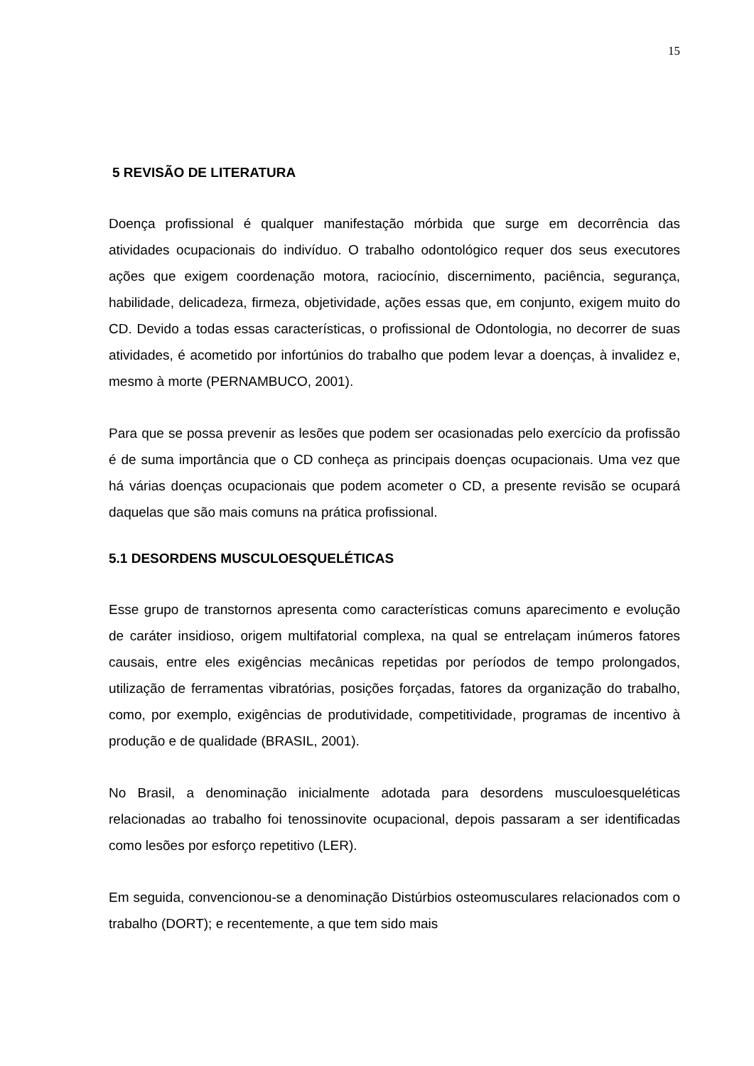15
5 REVISÃO DE LITERATURA
Doença profissional é qualquer manifestação mórbida que surge em decorrência das atividades ocupacionais do indivíduo. O trabalho odontológico requer dos seus executores ações que exigem coordenação motora, raciocínio, discernimento, paciência, segurança, habilidade, delicadeza, firmeza, objetividade, ações essas que, em conjunto, exigem muito do CD. Devido a todas essas características, o profissional de Odontologia, no decorrer de suas atividades, é acometido por infortúnios do trabalho que podem levar a doenças, à invalidez e, mesmo à morte (PERNAMBUCO, 2001).
Para que se possa prevenir as lesões que podem ser ocasionadas pelo exercício da profissão é de suma importância que o CD conheça as principais doenças ocupacionais. Uma vez que há várias doenças ocupacionais que podem acometer o CD, a presente revisão se ocupará daquelas que são mais comuns na prática profissional.
5.1 DESORDENS MUSCULOESQUELÉTICAS
Esse grupo de transtornos apresenta como características comuns aparecimento e evolução de caráter insidioso, origem multifatorial complexa, na qual se entrelaçam inúmeros fatores causais, entre eles exigências mecânicas repetidas por períodos de tempo prolongados, utilização de ferramentas vibratórias, posições forçadas, fatores da organização do trabalho, como, por exemplo, exigências de produtividade, competitividade, programas de incentivo à produção e de qualidade (BRASIL, 2001).
No Brasil, a denominação inicialmente adotada para desordens musculoesqueléticas relacionadas ao trabalho foi tenossinovite ocupacional, depois passaram a ser identificadas como lesões por esforço repetitivo (LER).
Em seguida, convencionou-se a denominação Distúrbios osteomusculares relacionados com o trabalho (DORT); e recentemente, a que tem sido mais